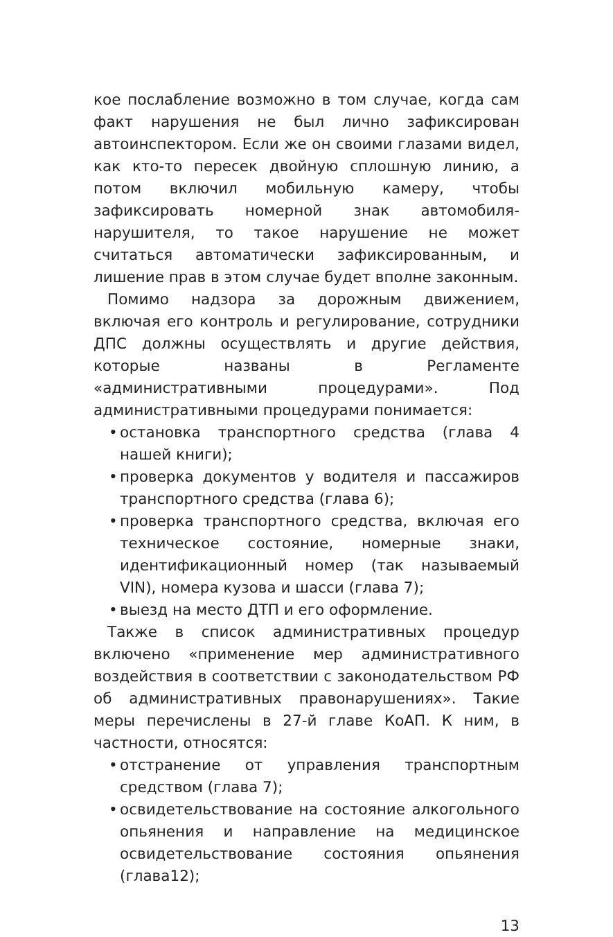кое послабление возможно в том случае, когда сам факт нарушения не был лично зафиксирован автоинспектором. Если же он своими глазами видел, как кто-то пересек двойную сплошную линию, а потом включил мобильную камеру, чтобы зафиксировать номерной знак автомобиля-нарушителя, то такое нарушение не может считаться автоматически зафиксированным, и лишение прав в этом случае будет вполне законным.
Помимо надзора за дорожным движением, включая его контроль и регулирование, сотрудники ДПС должны осуществлять и другие действия, которые названы в Регламенте «административными процедурами». Под административными процедурами понимается:
• остановка транспортного средства (глава 4 нашей книги);
• проверка документов у водителя и пассажиров транспортного средства (глава 6);
• проверка транспортного средства, включая его техническое состояние, номерные знаки, идентификационный номер (так называемый VIN), номера кузова и шасси (глава 7);
• выезд на место ДТП и его оформление.
Также в список административных процедур включено «применение мер административного воздействия в соответствии с законодательством РФ об административных правонарушениях». Такие меры перечислены в 27-й главе КоАП. К ним, в частности, относятся:
• отстранение от управления транспортным средством (глава 7);
• освидетельствование на состояние алкогольного опьянения и направление на медицинское освидетельствование состояния опьянения (глава12);
13